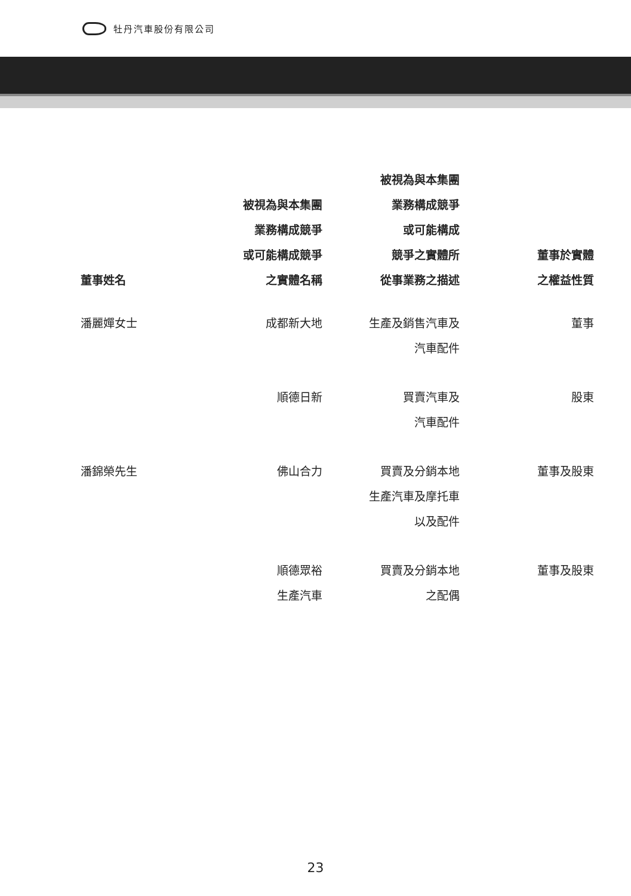牡丹汽車股份有限公司
| 董事姓名 | 被視為與本集團 業務構成競爭 或可能構成競爭 之實體名稱 | 被視為與本集團 業務構成競爭 或可能構成 競爭之實體所 從事業務之描述 | 董事於實體 之權益性質 |
| --- | --- | --- | --- |
| 潘麗嬋女士 | 成都新大地 | 生產及銷售汽車及 汽車配件 | 董事 |
| | 順德日新 | 買賣汽車及 汽車配件 | 股東 |
| 潘錦榮先生 | 佛山合力 | 買賣及分銷本地 生產汽車及摩托車 以及配件 | 董事及股東 |
| | 順德眾裕 生產汽車 | 買賣及分銷本地 之配偶 | 董事及股東 |
23